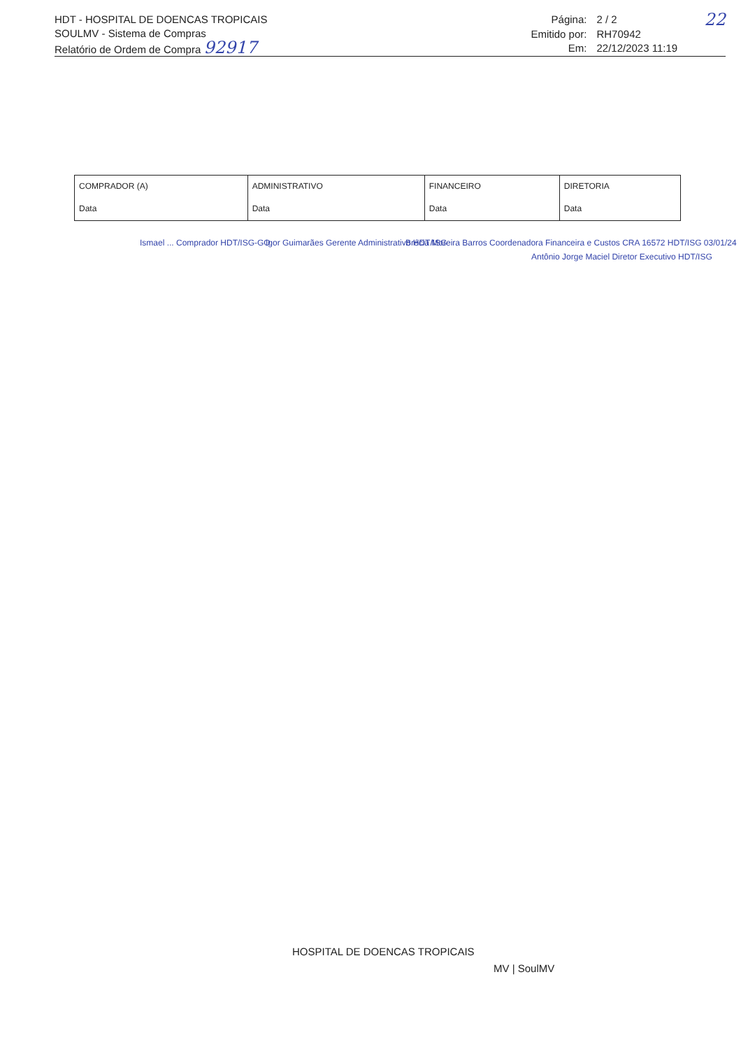HDT - HOSPITAL DE DOENCAS TROPICAIS
SOULMV - Sistema de Compras
Relatório de Ordem de Compra 92917
Página: 2 / 2 22 Emitido por: RH70942 Em: 22/12/2023 11:19
| COMPRADOR (A) | ADMINISTRATIVO | FINANCEIRO | DIRETORIA |
| Data | Data | Data | Data |
Ismael ... Comprador HDT/ISG-GO
Igor Guimarães Gerente Administrativo HDT/ISG
Brécia Moreira Barros Coordenadora Financeira e Custos CRA 16572 HDT/ISG 03/01/24
Antônio Jorge Maciel Diretor Executivo HDT/ISG
HOSPITAL DE DOENCAS TROPICAIS
MV | SoulMV